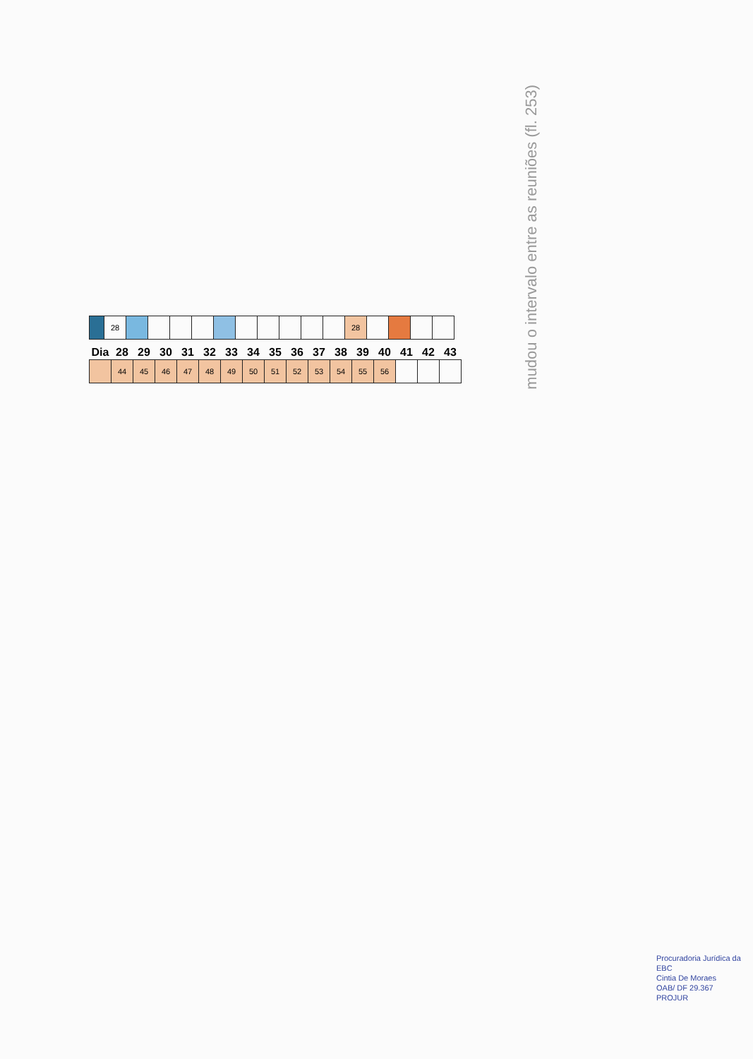mudou o intervalo entre as reuniões (fl. 253)
| | 28 | | | | | | | | | | | 28 | | | | |
| Dia | 28 | 29 | 30 | 31 | 32 | 33 | 34 | 35 | 36 | 37 | 38 | 39 | 40 | 41 | 42 | 43 |
| --- | --- | --- | --- | --- | --- | --- | --- | --- | --- | --- | --- | --- | --- | --- | --- | --- |
| | 44 | 45 | 46 | 47 | 48 | 49 | 50 | 51 | 52 | 53 | 54 | 55 | 56 | | | |
Procuradoria Jurídica da EBC
Cintia De Moraes
OAB/ DF 29.367
PROJUR